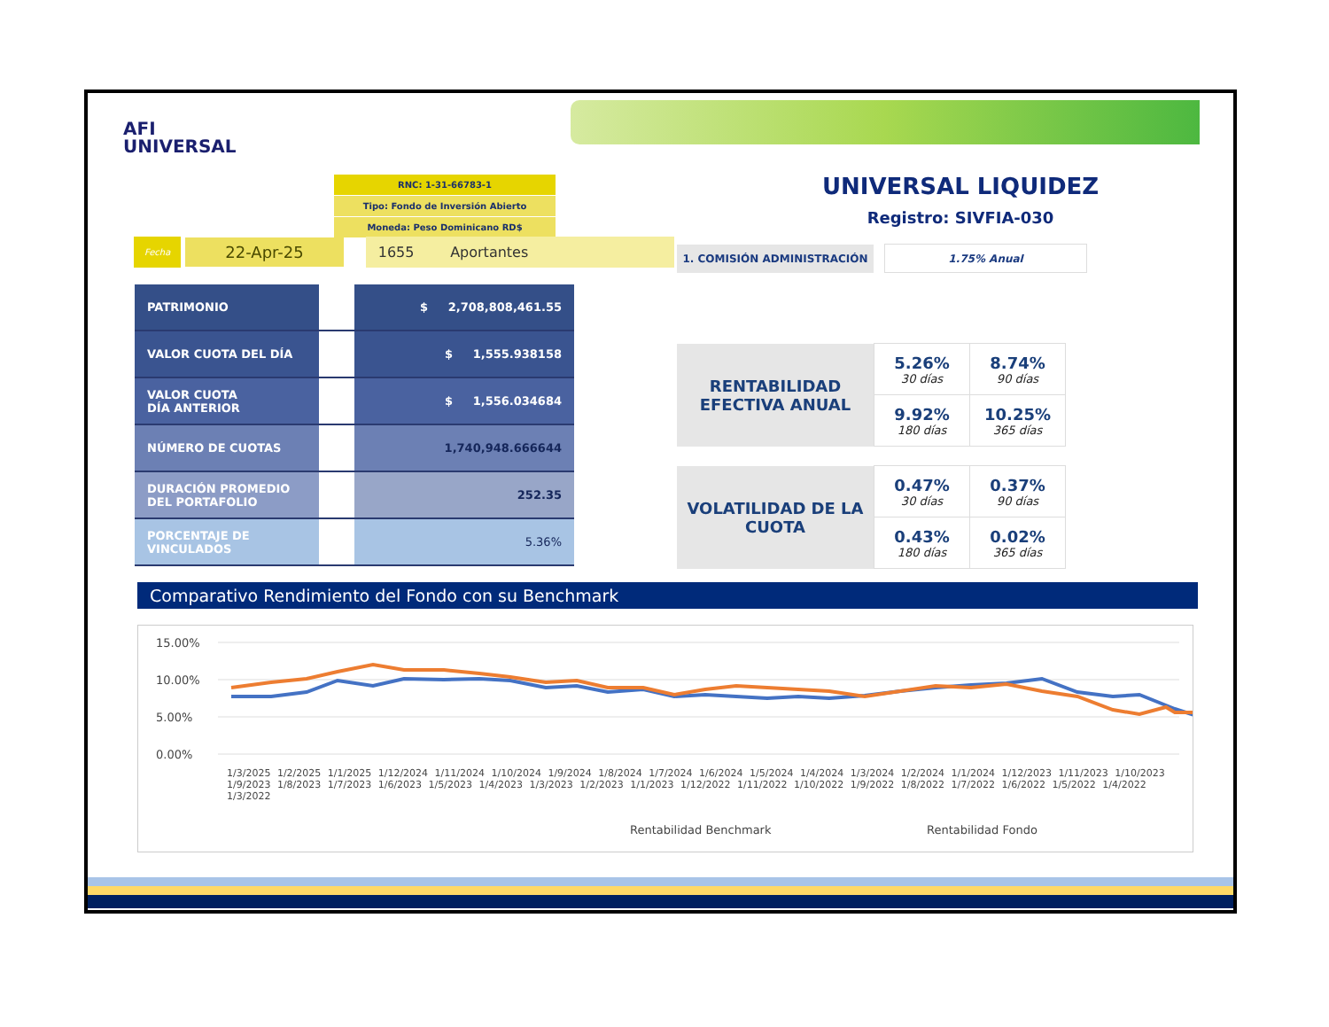AFI
UNIVERSAL
RNC: 1-31-66783-1
Tipo: Fondo de Inversión Abierto
Moneda: Peso Dominicano RD$
Fecha 22-Apr-25 1655 Aportantes
| PATRIMONIO | | $ 2,708,808,461.55 |
| VALOR CUOTA DEL DÍA | | $ 1,555.938158 |
| VALOR CUOTA DÍA ANTERIOR | | $ 1,556.034684 |
| NÚMERO DE CUOTAS | | 1,740,948.666644 |
| DURACIÓN PROMEDIO DEL PORTAFOLIO | | 252.35 |
| PORCENTAJE DE VINCULADOS | | 5.36% |
UNIVERSAL LIQUIDEZ
Registro: SIVFIA-030
| 1. COMISIÓN ADMINISTRACIÓN | | 1.75% Anual |
| RENTABILIDAD EFECTIVA ANUAL | 5.26% 30 días | 8.74% 90 días |
| | 9.92% 180 días | 10.25% 365 días |
| VOLATILIDAD DE LA CUOTA | 0.47% 30 días | 0.37% 90 días |
| | 0.43% 180 días | 0.02% 365 días |
Comparativo Rendimiento del Fondo con su Benchmark
15.00%
10.00%
5.00%
0.00%
Rentabilidad Benchmark
Rentabilidad Fondo
1/3/2025 1/2/2025 1/1/2025 1/12/2024 1/11/2024 1/10/2024 1/9/2024 1/8/2024 1/7/2024 1/6/2024 1/5/2024 1/4/2024 1/3/2024 1/2/2024 1/1/2024 1/12/2023 1/11/2023 1/10/2023 1/9/2023 1/8/2023 1/7/2023 1/6/2023 1/5/2023 1/4/2023 1/3/2023 1/2/2023 1/1/2023 1/12/2022 1/11/2022 1/10/2022 1/9/2022 1/8/2022 1/7/2022 1/6/2022 1/5/2022 1/4/2022 1/3/2022